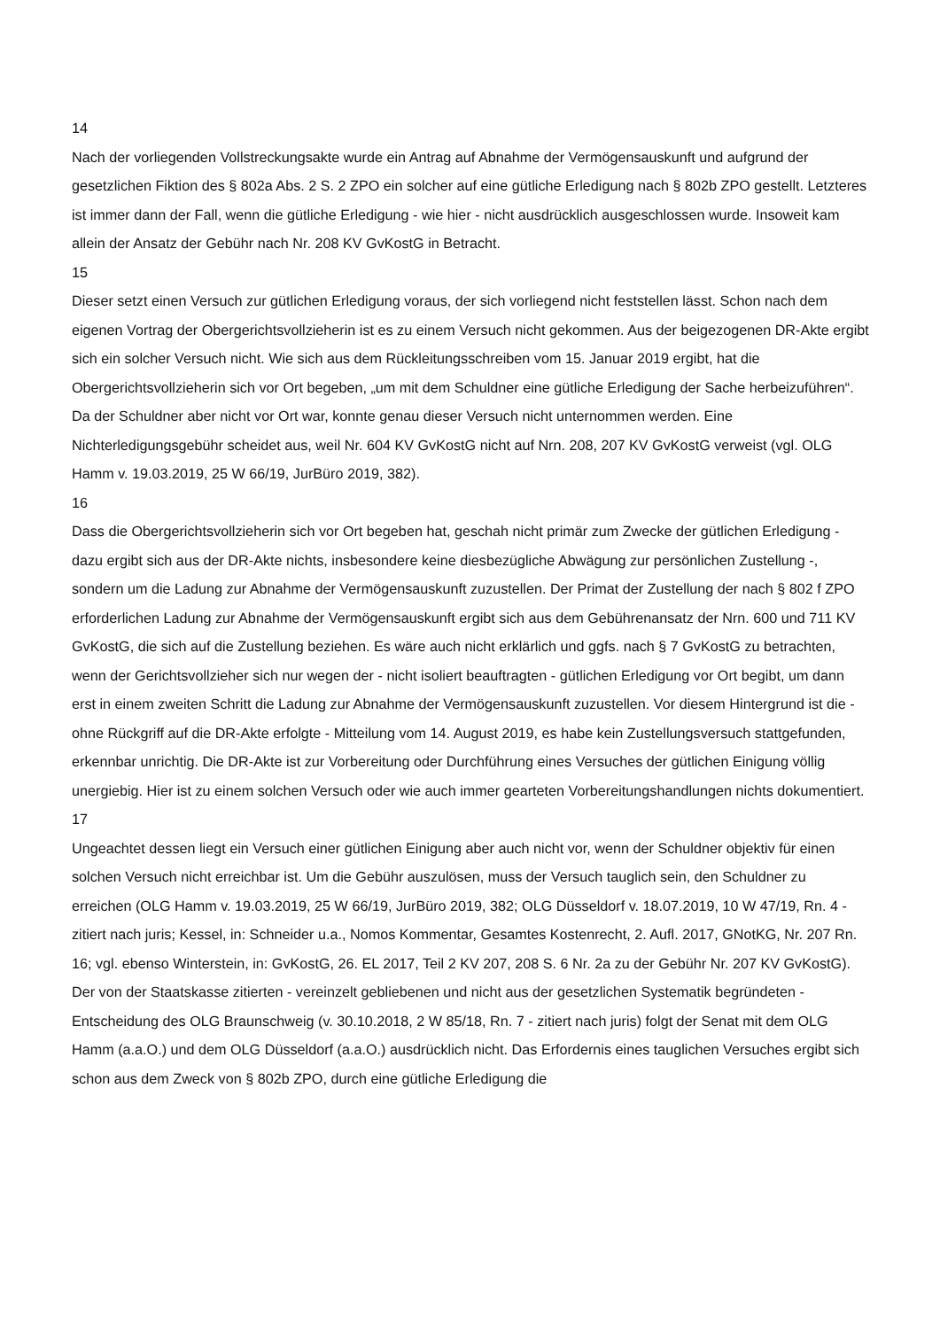14
Nach der vorliegenden Vollstreckungsakte wurde ein Antrag auf Abnahme der Vermögensauskunft und aufgrund der gesetzlichen Fiktion des § 802a Abs. 2 S. 2 ZPO ein solcher auf eine gütliche Erledigung nach § 802b ZPO gestellt. Letzteres ist immer dann der Fall, wenn die gütliche Erledigung - wie hier - nicht ausdrücklich ausgeschlossen wurde. Insoweit kam allein der Ansatz der Gebühr nach Nr. 208 KV GvKostG in Betracht.
15
Dieser setzt einen Versuch zur gütlichen Erledigung voraus, der sich vorliegend nicht feststellen lässt. Schon nach dem eigenen Vortrag der Obergerichtsvollzieherin ist es zu einem Versuch nicht gekommen. Aus der beigezogenen DR-Akte ergibt sich ein solcher Versuch nicht. Wie sich aus dem Rückleitungsschreiben vom 15. Januar 2019 ergibt, hat die Obergerichtsvollzieherin sich vor Ort begeben, „um mit dem Schuldner eine gütliche Erledigung der Sache herbeizuführen“. Da der Schuldner aber nicht vor Ort war, konnte genau dieser Versuch nicht unternommen werden. Eine Nichterledigungsgebühr scheidet aus, weil Nr. 604 KV GvKostG nicht auf Nrn. 208, 207 KV GvKostG verweist (vgl. OLG Hamm v. 19.03.2019, 25 W 66/19, JurBüro 2019, 382).
16
Dass die Obergerichtsvollzieherin sich vor Ort begeben hat, geschah nicht primär zum Zwecke der gütlichen Erledigung - dazu ergibt sich aus der DR-Akte nichts, insbesondere keine diesbezügliche Abwägung zur persönlichen Zustellung -, sondern um die Ladung zur Abnahme der Vermögensauskunft zuzustellen. Der Primat der Zustellung der nach § 802 f ZPO erforderlichen Ladung zur Abnahme der Vermögensauskunft ergibt sich aus dem Gebührenansatz der Nrn. 600 und 711 KV GvKostG, die sich auf die Zustellung beziehen. Es wäre auch nicht erklärlich und ggfs. nach § 7 GvKostG zu betrachten, wenn der Gerichtsvollzieher sich nur wegen der - nicht isoliert beauftragten - gütlichen Erledigung vor Ort begibt, um dann erst in einem zweiten Schritt die Ladung zur Abnahme der Vermögensauskunft zuzustellen. Vor diesem Hintergrund ist die - ohne Rückgriff auf die DR-Akte erfolgte - Mitteilung vom 14. August 2019, es habe kein Zustellungsversuch stattgefunden, erkennbar unrichtig. Die DR-Akte ist zur Vorbereitung oder Durchführung eines Versuches der gütlichen Einigung völlig unergiebig. Hier ist zu einem solchen Versuch oder wie auch immer gearteten Vorbereitungshandlungen nichts dokumentiert.
17
Ungeachtet dessen liegt ein Versuch einer gütlichen Einigung aber auch nicht vor, wenn der Schuldner objektiv für einen solchen Versuch nicht erreichbar ist. Um die Gebühr auszulösen, muss der Versuch tauglich sein, den Schuldner zu erreichen (OLG Hamm v. 19.03.2019, 25 W 66/19, JurBüro 2019, 382; OLG Düsseldorf v. 18.07.2019, 10 W 47/19, Rn. 4 - zitiert nach juris; Kessel, in: Schneider u.a., Nomos Kommentar, Gesamtes Kostenrecht, 2. Aufl. 2017, GNotKG, Nr. 207 Rn. 16; vgl. ebenso Winterstein, in: GvKostG, 26. EL 2017, Teil 2 KV 207, 208 S. 6 Nr. 2a zu der Gebühr Nr. 207 KV GvKostG). Der von der Staatskasse zitierten - vereinzelt gebliebenen und nicht aus der gesetzlichen Systematik begründeten - Entscheidung des OLG Braunschweig (v. 30.10.2018, 2 W 85/18, Rn. 7 - zitiert nach juris) folgt der Senat mit dem OLG Hamm (a.a.O.) und dem OLG Düsseldorf (a.a.O.) ausdrücklich nicht. Das Erfordernis eines tauglichen Versuches ergibt sich schon aus dem Zweck von § 802b ZPO, durch eine gütliche Erledigung die